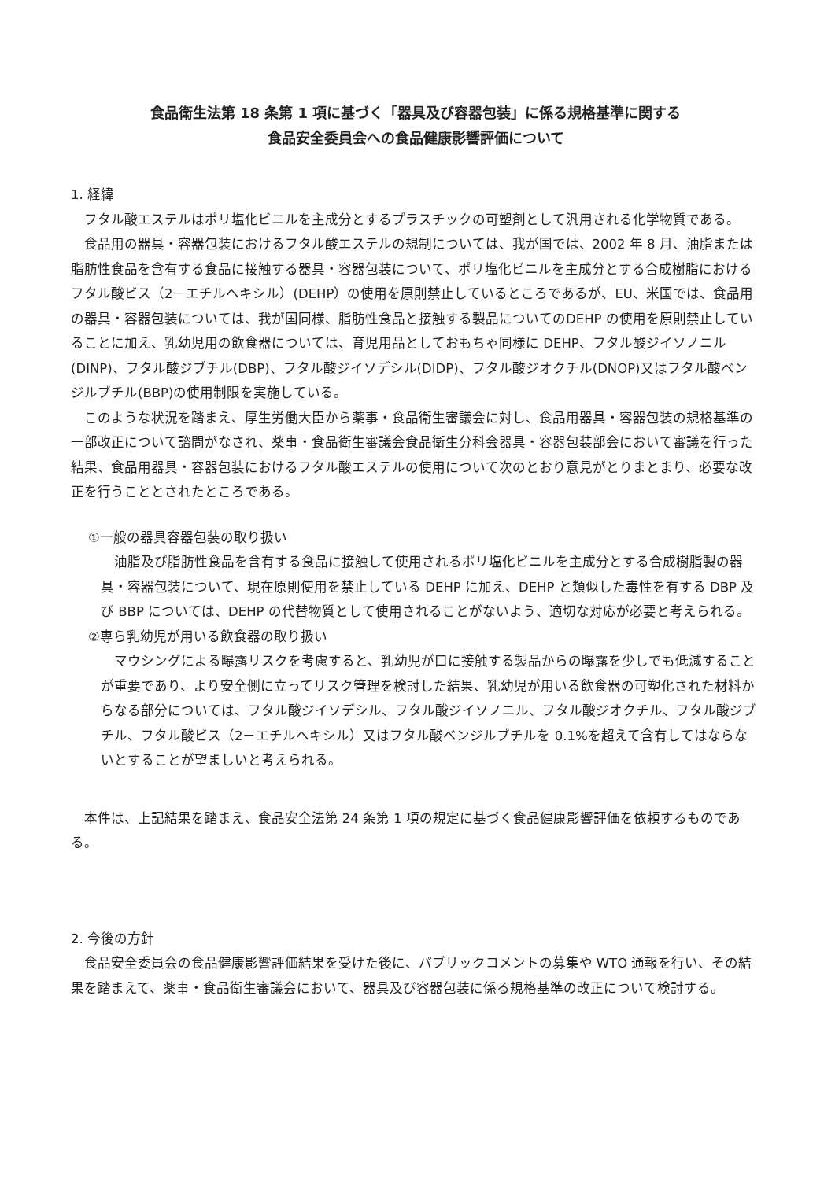食品衛生法第 18 条第 1 項に基づく「器具及び容器包装」に係る規格基準に関する
食品安全委員会への食品健康影響評価について
1. 経緯
フタル酸エステルはポリ塩化ビニルを主成分とするプラスチックの可塑剤として汎用される化学物質である。
食品用の器具・容器包装におけるフタル酸エステルの規制については、我が国では、2002 年 8 月、油脂または脂肪性食品を含有する食品に接触する器具・容器包装について、ポリ塩化ビニルを主成分とする合成樹脂におけるフタル酸ビス（2－エチルヘキシル）(DEHP）の使用を原則禁止しているところであるが、EU、米国では、食品用の器具・容器包装については、我が国同様、脂肪性食品と接触する製品についてのDEHP の使用を原則禁止していることに加え、乳幼児用の飲食器については、育児用品としておもちゃ同様に DEHP、フタル酸ジイソノニル(DINP)、フタル酸ジブチル(DBP)、フタル酸ジイソデシル(DIDP)、フタル酸ジオクチル(DNOP)又はフタル酸ベンジルブチル(BBP)の使用制限を実施している。
このような状況を踏まえ、厚生労働大臣から薬事・食品衛生審議会に対し、食品用器具・容器包装の規格基準の一部改正について諮問がなされ、薬事・食品衛生審議会食品衛生分科会器具・容器包装部会において審議を行った結果、食品用器具・容器包装におけるフタル酸エステルの使用について次のとおり意見がとりまとまり、必要な改正を行うこととされたところである。
①一般の器具容器包装の取り扱い
油脂及び脂肪性食品を含有する食品に接触して使用されるポリ塩化ビニルを主成分とする合成樹脂製の器具・容器包装について、現在原則使用を禁止している DEHP に加え、DEHP と類似した毒性を有する DBP 及び BBP については、DEHP の代替物質として使用されることがないよう、適切な対応が必要と考えられる。
②専ら乳幼児が用いる飲食器の取り扱い
マウシングによる曝露リスクを考慮すると、乳幼児が口に接触する製品からの曝露を少しでも低減することが重要であり、より安全側に立ってリスク管理を検討した結果、乳幼児が用いる飲食器の可塑化された材料からなる部分については、フタル酸ジイソデシル、フタル酸ジイソノニル、フタル酸ジオクチル、フタル酸ジブチル、フタル酸ビス（2－エチルヘキシル）又はフタル酸ベンジルブチルを 0.1%を超えて含有してはならないとすることが望ましいと考えられる。
本件は、上記結果を踏まえ、食品安全法第 24 条第 1 項の規定に基づく食品健康影響評価を依頼するものである。
2. 今後の方針
食品安全委員会の食品健康影響評価結果を受けた後に、パブリックコメントの募集や WTO 通報を行い、その結果を踏まえて、薬事・食品衛生審議会において、器具及び容器包装に係る規格基準の改正について検討する。